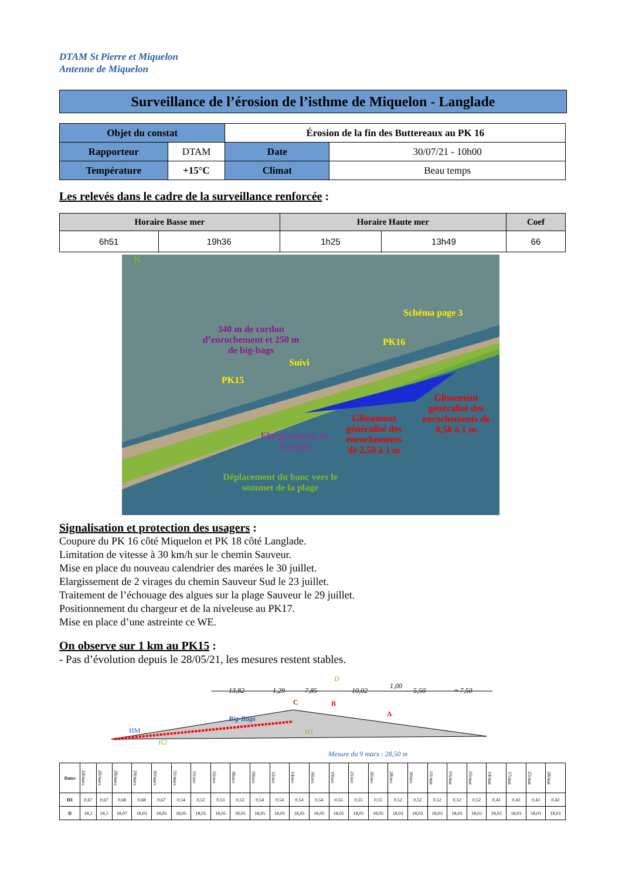DTAM St Pierre et Miquelon
Antenne de Miquelon
Surveillance de l’érosion de l’isthme de Miquelon - Langlade
| Objet du constat | | Érosion de la fin des Buttereaux au PK 16 | |
| Rapporteur | DTAM | Date | 30/07/21 - 10h00 |
| Température | +15°C | Climat | Beau temps |
Les relevés dans le cadre de la surveillance renforcée :
| Horaire Basse mer | | Horaire Haute mer | | Coef |
| --- | --- | --- | --- | --- |
| 6h51 | 19h36 | 1h25 | 13h49 | 66 |
N
340 m de cordon d’enrochement et 250 m de big-bags
Schéma page 3
PK16
Suivi
PK15
Glissement généralisé des enrochements de 0,50 à 1 m
Glissement généralisé des enrochements de 2,50 à 1 m
Elargissement de la plage
Déplacement du banc vers le sommet de la plage
Signalisation et protection des usagers :
Coupure du PK 16 côté Miquelon et PK 18 côté Langlade.
Limitation de vitesse à 30 km/h sur le chemin Sauveur.
Mise en place du nouveau calendrier des marées le 30 juillet.
Elargissement de 2 virages du chemin Sauveur Sud le 23 juillet.
Traitement de l’échouage des algues sur la plage Sauveur le 29 juillet.
Positionnement du chargeur et de la niveleuse au PK17.
Mise en place d’une astreinte ce WE.
On observe sur 1 km au PK15 :
- Pas d’évolution depuis le 28/05/21, les mesures restent stables.
D
13,82 1,29 7,85 10,02
1,00
5,50 ≈ 7,50
C B
A
Big-Bags
HM
H2
H1
Mesure du 9 mars : 28,50 m
| Dates | 24/mars | 26/mars | 28/mars | 29/mars | 30/mars | 31/mars | 01/avr. | 02/avr. | 06/avr. | 09/avr. | 12/avr. | 14/avr. | 16/avr. | 19/avr. | 21/avr. | 26/avr. | 28/avr. | 30/avr. | 01/mai | 03/mai | 05/mai | 14/mai | 17/mai | 25/mai | 28/mai |
| H1 | 0,67 | 0,67 | 0,68 | 0,68 | 0,67 | 0,54 | 0,52 | 0,53 | 0,53 | 0,54 | 0,54 | 0,54 | 0,54 | 0,55 | 0,55 | 0,55 | 0,52 | 0,52 | 0,52 | 0,52 | 0,52 | 0,43 | 0,43 | 0,43 | 0,42 |
| D | 18,1 | 18,1 | 18,07 | 18,05 | 18,05 | 18,05 | 18,05 | 18,05 | 18,05 | 18,05 | 18,05 | 18,05 | 18,05 | 18,05 | 18,05 | 18,05 | 18,03 | 18,03 | 18,03 | 18,03 | 18,03 | 18,03 | 18,03 | 18,03 | 18,03 |